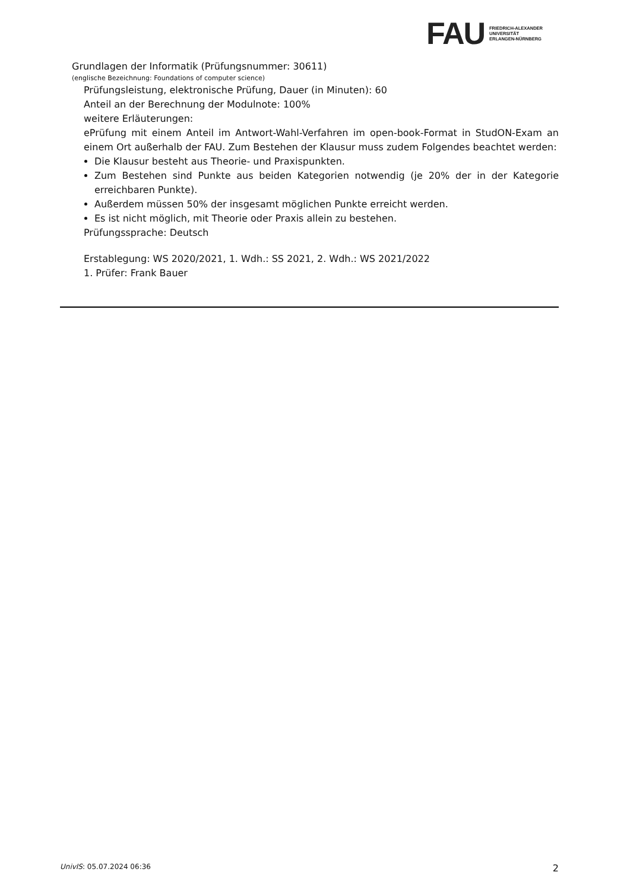FAU
FRIEDRICH-ALEXANDER
UNIVERSITÄT
ERLANGEN-NÜRNBERG
Grundlagen der Informatik (Prüfungsnummer: 30611)
(englische Bezeichnung: Foundations of computer science)
Prüfungsleistung, elektronische Prüfung, Dauer (in Minuten): 60
Anteil an der Berechnung der Modulnote: 100%
weitere Erläuterungen:
ePrüfung mit einem Anteil im Antwort-Wahl-Verfahren im open-book-Format in StudON-Exam an einem Ort außerhalb der FAU. Zum Bestehen der Klausur muss zudem Folgendes beachtet werden:
Die Klausur besteht aus Theorie- und Praxispunkten.
Zum Bestehen sind Punkte aus beiden Kategorien notwendig (je 20% der in der Kategorie erreichbaren Punkte).
Außerdem müssen 50% der insgesamt möglichen Punkte erreicht werden.
Es ist nicht möglich, mit Theorie oder Praxis allein zu bestehen.
Prüfungssprache: Deutsch
Erstablegung: WS 2020/2021, 1. Wdh.: SS 2021, 2. Wdh.: WS 2021/2022
1. Prüfer: Frank Bauer
UnivIS: 05.07.2024 06:36 2